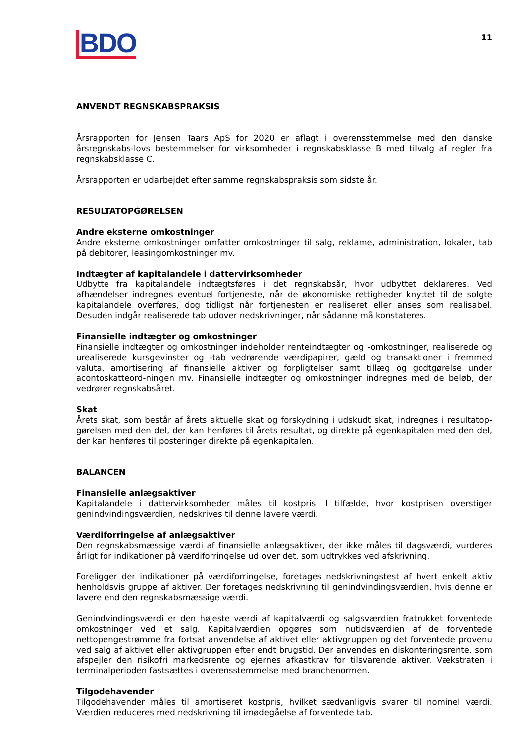BDO
11
ANVENDT REGNSKABSPRAKSIS
Årsrapporten for Jensen Taars ApS for 2020 er aflagt i overensstemmelse med den danske årsregnskabs-lovs bestemmelser for virksomheder i regnskabsklasse B med tilvalg af regler fra regnskabsklasse C.
Årsrapporten er udarbejdet efter samme regnskabspraksis som sidste år.
RESULTATOPGØRELSEN
Andre eksterne omkostninger
Andre eksterne omkostninger omfatter omkostninger til salg, reklame, administration, lokaler, tab på debitorer, leasingomkostninger mv.
Indtægter af kapitalandele i dattervirksomheder
Udbytte fra kapitalandele indtægtsføres i det regnskabsår, hvor udbyttet deklareres. Ved afhændelser indregnes eventuel fortjeneste, når de økonomiske rettigheder knyttet til de solgte kapitalandele overføres, dog tidligst når fortjenesten er realiseret eller anses som realisabel. Desuden indgår realiserede tab udover nedskrivninger, når sådanne må konstateres.
Finansielle indtægter og omkostninger
Finansielle indtægter og omkostninger indeholder renteindtægter og -omkostninger, realiserede og urealiserede kursgevinster og -tab vedrørende værdipapirer, gæld og transaktioner i fremmed valuta, amortisering af finansielle aktiver og forpligtelser samt tillæg og godtgørelse under acontoskatteord-ningen mv. Finansielle indtægter og omkostninger indregnes med de beløb, der vedrører regnskabsåret.
Skat
Årets skat, som består af årets aktuelle skat og forskydning i udskudt skat, indregnes i resultatop-gørelsen med den del, der kan henføres til årets resultat, og direkte på egenkapitalen med den del, der kan henføres til posteringer direkte på egenkapitalen.
BALANCEN
Finansielle anlægsaktiver
Kapitalandele i dattervirksomheder måles til kostpris. I tilfælde, hvor kostprisen overstiger genindvindingsværdien, nedskrives til denne lavere værdi.
Værdiforringelse af anlægsaktiver
Den regnskabsmæssige værdi af finansielle anlægsaktiver, der ikke måles til dagsværdi, vurderes årligt for indikationer på værdiforringelse ud over det, som udtrykkes ved afskrivning.
Foreligger der indikationer på værdiforringelse, foretages nedskrivningstest af hvert enkelt aktiv henholdsvis gruppe af aktiver. Der foretages nedskrivning til genindvindingsværdien, hvis denne er lavere end den regnskabsmæssige værdi.
Genindvindingsværdi er den højeste værdi af kapitalværdi og salgsværdien fratrukket forventede omkostninger ved et salg. Kapitalværdien opgøres som nutidsværdien af de forventede nettopengestrømme fra fortsat anvendelse af aktivet eller aktivgruppen og det forventede provenu ved salg af aktivet eller aktivgruppen efter endt brugstid. Der anvendes en diskonteringsrente, som afspejler den risikofri markedsrente og ejernes afkastkrav for tilsvarende aktiver. Vækstraten i terminalperioden fastsættes i overensstemmelse med branchenormen.
Tilgodehavender
Tilgodehavender måles til amortiseret kostpris, hvilket sædvanligvis svarer til nominel værdi. Værdien reduceres med nedskrivning til imødegåelse af forventede tab.